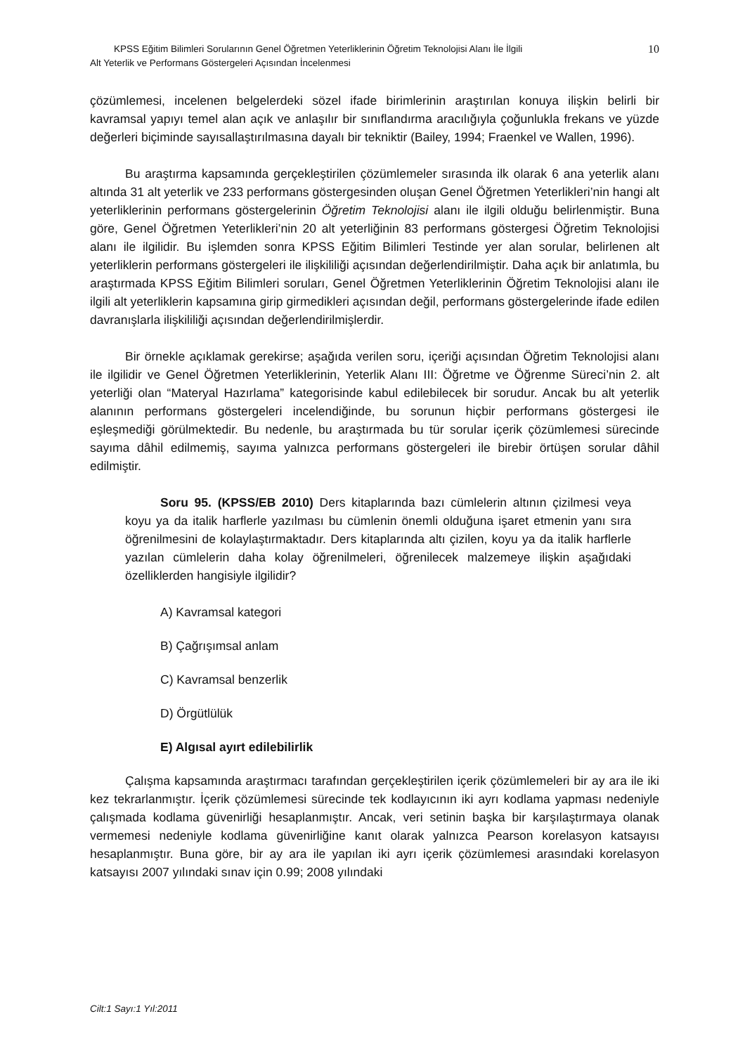10
KPSS Eğitim Bilimleri Sorularının Genel Öğretmen Yeterliklerinin Öğretim Teknolojisi Alanı İle İlgili
Alt Yeterlik ve Performans Göstergeleri Açısından İncelenmesi
çözümlemesi, incelenen belgelerdeki sözel ifade birimlerinin araştırılan konuya ilişkin belirli bir kavramsal yapıyı temel alan açık ve anlaşılır bir sınıflandırma aracılığıyla çoğunlukla frekans ve yüzde değerleri biçiminde sayısallaştırılmasına dayalı bir tekniktir (Bailey, 1994; Fraenkel ve Wallen, 1996).
Bu araştırma kapsamında gerçekleştirilen çözümlemeler sırasında ilk olarak 6 ana yeterlik alanı altında 31 alt yeterlik ve 233 performans göstergesinden oluşan Genel Öğretmen Yeterlikleri’nin hangi alt yeterliklerinin performans göstergelerinin Öğretim Teknolojisi alanı ile ilgili olduğu belirlenmiştir. Buna göre, Genel Öğretmen Yeterlikleri’nin 20 alt yeterliğinin 83 performans göstergesi Öğretim Teknolojisi alanı ile ilgilidir. Bu işlemden sonra KPSS Eğitim Bilimleri Testinde yer alan sorular, belirlenen alt yeterliklerin performans göstergeleri ile ilişkililiği açısından değerlendirilmiştir. Daha açık bir anlatımla, bu araştırmada KPSS Eğitim Bilimleri soruları, Genel Öğretmen Yeterliklerinin Öğretim Teknolojisi alanı ile ilgili alt yeterliklerin kapsamına girip girmedikleri açısından değil, performans göstergelerinde ifade edilen davranışlarla ilişkililiği açısından değerlendirilmişlerdir.
Bir örnekle açıklamak gerekirse; aşağıda verilen soru, içeriği açısından Öğretim Teknolojisi alanı ile ilgilidir ve Genel Öğretmen Yeterliklerinin, Yeterlik Alanı III: Öğretme ve Öğrenme Süreci’nin 2. alt yeterliği olan “Materyal Hazırlama” kategorisinde kabul edilebilecek bir sorudur. Ancak bu alt yeterlik alanının performans göstergeleri incelendiğinde, bu sorunun hiçbir performans göstergesi ile eşleşmediği görülmektedir. Bu nedenle, bu araştırmada bu tür sorular içerik çözümlemesi sürecinde sayıma dâhil edilmemiş, sayıma yalnızca performans göstergeleri ile birebir örtüşen sorular dâhil edilmiştir.
Soru 95. (KPSS/EB 2010) Ders kitaplarında bazı cümlelerin altının çizilmesi veya koyu ya da italik harflerle yazılması bu cümlenin önemli olduğuna işaret etmenin yanı sıra öğrenilmesini de kolaylaştırmaktadır. Ders kitaplarında altı çizilen, koyu ya da italik harflerle yazılan cümlelerin daha kolay öğrenilmeleri, öğrenilecek malzemeye ilişkin aşağıdaki özelliklerden hangisiyle ilgilidir?
A) Kavramsal kategori
B) Çağrışımsal anlam
C) Kavramsal benzerlik
D) Örgütlülük
E) Algısal ayırt edilebilirlik
Çalışma kapsamında araştırmacı tarafından gerçekleştirilen içerik çözümlemeleri bir ay ara ile iki kez tekrarlanmıştır. İçerik çözümlemesi sürecinde tek kodlayıcının iki ayrı kodlama yapması nedeniyle çalışmada kodlama güvenirliği hesaplanmıştır. Ancak, veri setinin başka bir karşılaştırmaya olanak vermemesi nedeniyle kodlama güvenirliğine kanıt olarak yalnızca Pearson korelasyon katsayısı hesaplanmıştır. Buna göre, bir ay ara ile yapılan iki ayrı içerik çözümlemesi arasındaki korelasyon katsayısı 2007 yılındaki sınav için 0.99; 2008 yılındaki
Cilt:1 Sayı:1 Yıl:2011